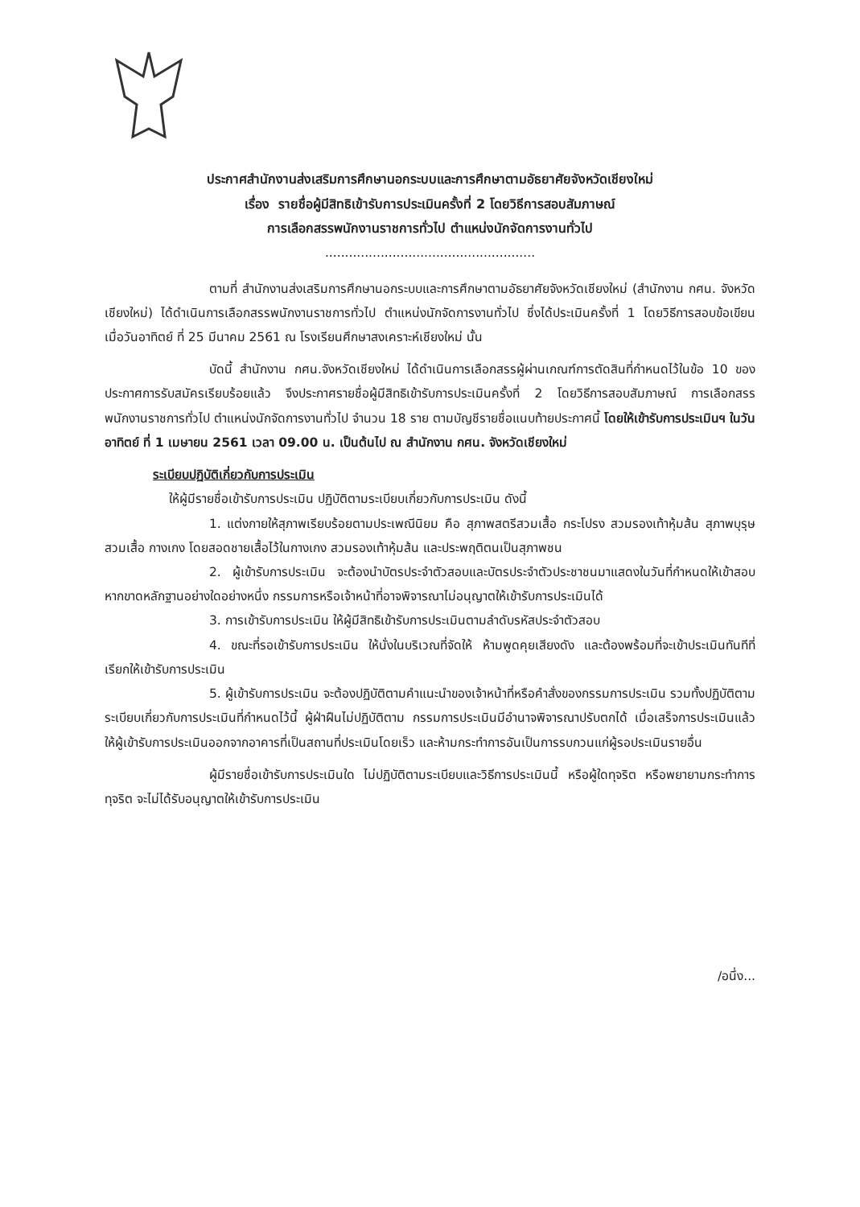ประกาศสำนักงานส่งเสริมการศึกษานอกระบบและการศึกษาตามอัธยาศัยจังหวัดเชียงใหม่
เรื่อง รายชื่อผู้มีสิทธิเข้ารับการประเมินครั้งที่ 2 โดยวิธีการสอบสัมภาษณ์
การเลือกสรรพนักงานราชการทั่วไป ตำแหน่งนักจัดการงานทั่วไป
.....................................................
ตามที่ สำนักงานส่งเสริมการศึกษานอกระบบและการศึกษาตามอัธยาศัยจังหวัดเชียงใหม่ (สำนักงาน กศน. จังหวัดเชียงใหม่) ได้ดำเนินการเลือกสรรพนักงานราชการทั่วไป ตำแหน่งนักจัดการงานทั่วไป ซึ่งได้ประเมินครั้งที่ 1 โดยวิธีการสอบข้อเขียน เมื่อวันอาทิตย์ ที่ 25 มีนาคม 2561 ณ โรงเรียนศึกษาสงเคราะห์เชียงใหม่ นั้น
บัดนี้ สำนักงาน กศน.จังหวัดเชียงใหม่ ได้ดำเนินการเลือกสรรผู้ผ่านเกณฑ์การตัดสินที่กำหนดไว้ในข้อ 10 ของประกาศการรับสมัครเรียบร้อยแล้ว จึงประกาศรายชื่อผู้มีสิทธิเข้ารับการประเมินครั้งที่ 2 โดยวิธีการสอบสัมภาษณ์ การเลือกสรรพนักงานราชการทั่วไป ตำแหน่งนักจัดการงานทั่วไป จำนวน 18 ราย ตามบัญชีรายชื่อแนบท้ายประกาศนี้ โดยให้เข้ารับการประเมินฯ ในวันอาทิตย์ ที่ 1 เมษายน 2561 เวลา 09.00 น. เป็นต้นไป ณ สำนักงาน กศน. จังหวัดเชียงใหม่
ระเบียบปฏิบัติเกี่ยวกับการประเมิน
ให้ผู้มีรายชื่อเข้ารับการประเมิน ปฏิบัติตามระเบียบเกี่ยวกับการประเมิน ดังนี้
1. แต่งกายให้สุภาพเรียบร้อยตามประเพณีนิยม คือ สุภาพสตรีสวมเสื้อ กระโปรง สวมรองเท้าหุ้มส้น สุภาพบุรุษ สวมเสื้อ กางเกง โดยสอดชายเสื้อไว้ในกางเกง สวมรองเท้าหุ้มส้น และประพฤติตนเป็นสุภาพชน
2. ผู้เข้ารับการประเมิน จะต้องนำบัตรประจำตัวสอบและบัตรประจำตัวประชาชนมาแสดงในวันที่กำหนดให้เข้าสอบ หากขาดหลักฐานอย่างใดอย่างหนึ่ง กรรมการหรือเจ้าหน้าที่อาจพิจารณาไม่อนุญาตให้เข้ารับการประเมินได้
3. การเข้ารับการประเมิน ให้ผู้มีสิทธิเข้ารับการประเมินตามลำดับรหัสประจำตัวสอบ
4. ขณะที่รอเข้ารับการประเมิน ให้นั่งในบริเวณที่จัดให้ ห้ามพูดคุยเสียงดัง และต้องพร้อมที่จะเข้าประเมินทันทีที่เรียกให้เข้ารับการประเมิน
5. ผู้เข้ารับการประเมิน จะต้องปฏิบัติตามคำแนะนำของเจ้าหน้าที่หรือคำสั่งของกรรมการประเมิน รวมทั้งปฏิบัติตามระเบียบเกี่ยวกับการประเมินที่กำหนดไว้นี้ ผู้ฝ่าฝืนไม่ปฏิบัติตาม กรรมการประเมินมีอำนาจพิจารณาปรับตกได้ เมื่อเสร็จการประเมินแล้ว ให้ผู้เข้ารับการประเมินออกจากอาคารที่เป็นสถานที่ประเมินโดยเร็ว และห้ามกระทำการอันเป็นการรบกวนแก่ผู้รอประเมินรายอื่น
ผู้มีรายชื่อเข้ารับการประเมินใด ไม่ปฏิบัติตามระเบียบและวิธีการประเมินนี้ หรือผู้ใดทุจริต หรือพยายามกระทำการทุจริต จะไม่ได้รับอนุญาตให้เข้ารับการประเมิน
/อนึ่ง...